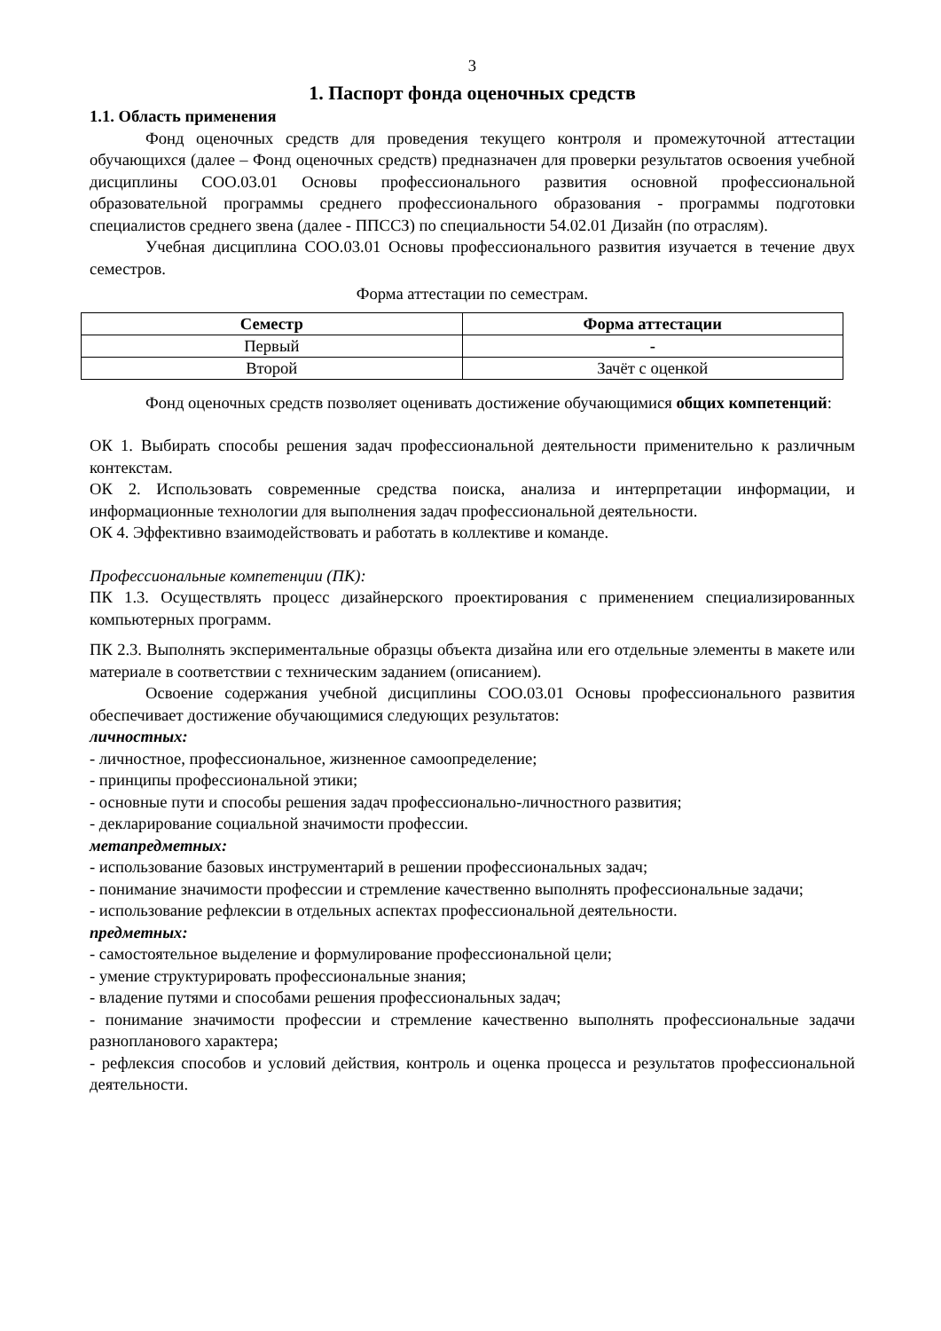3
1. Паспорт фонда оценочных средств
1.1. Область применения
Фонд оценочных средств для проведения текущего контроля и промежуточной аттестации обучающихся (далее – Фонд оценочных средств) предназначен для проверки результатов освоения учебной дисциплины СОО.03.01 Основы профессионального развития основной профессиональной образовательной программы среднего профессионального образования - программы подготовки специалистов среднего звена (далее - ППССЗ) по специальности 54.02.01 Дизайн (по отраслям).
Учебная дисциплина СОО.03.01 Основы профессионального развития изучается в течение двух семестров.
Форма аттестации по семестрам.
| Семестр | Форма аттестации |
| --- | --- |
| Первый | - |
| Второй | Зачёт с оценкой |
Фонд оценочных средств позволяет оценивать достижение обучающимися общих компетенций:
ОК 1. Выбирать способы решения задач профессиональной деятельности применительно к различным контекстам.
ОК 2. Использовать современные средства поиска, анализа и интерпретации информации, и информационные технологии для выполнения задач профессиональной деятельности.
ОК 4. Эффективно взаимодействовать и работать в коллективе и команде.
Профессиональные компетенции (ПК):
ПК 1.3. Осуществлять процесс дизайнерского проектирования с применением специализированных компьютерных программ.
ПК 2.3. Выполнять экспериментальные образцы объекта дизайна или его отдельные элементы в макете или материале в соответствии с техническим заданием (описанием).
Освоение содержания учебной дисциплины СОО.03.01 Основы профессионального развития обеспечивает достижение обучающимися следующих результатов:
личностных:
- личностное, профессиональное, жизненное самоопределение;
- принципы профессиональной этики;
- основные пути и способы решения задач профессионально-личностного развития;
- декларирование социальной значимости профессии.
метапредметных:
- использование базовых инструментарий в решении профессиональных задач;
- понимание значимости профессии и стремление качественно выполнять профессиональные задачи;
- использование рефлексии в отдельных аспектах профессиональной деятельности.
предметных:
- самостоятельное выделение и формулирование профессиональной цели;
- умение структурировать профессиональные знания;
- владение путями и способами решения профессиональных задач;
- понимание значимости профессии и стремление качественно выполнять профессиональные задачи разнопланового характера;
- рефлексия способов и условий действия, контроль и оценка процесса и результатов профессиональной деятельности.